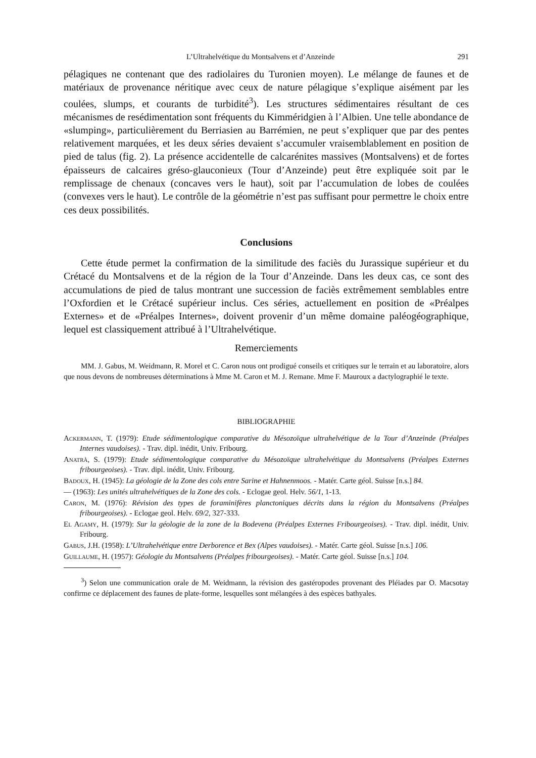L’Ultrahelvétique du Montsalvens et d’Anzeinde 291
pélagiques ne contenant que des radiolaires du Turonien moyen). Le mélange de faunes et de matériaux de provenance néritique avec ceux de nature pélagique s’explique aisément par les coulées, slumps, et courants de turbidité<sup>3</sup>). Les structures sédimentaires résultant de ces mécanismes de resédimentation sont fréquents du Kimméridgien à l’Albien. Une telle abondance de «slumping», particulièrement du Berriasien au Barrémien, ne peut s’expliquer que par des pentes relativement marquées, et les deux séries devaient s’accumuler vraisemblablement en position de pied de talus (fig. 2). La présence accidentelle de calcarénites massives (Montsalvens) et de fortes épaisseurs de calcaires gréso-glauconieux (Tour d’Anzeinde) peut être expliquée soit par le remplissage de chenaux (concaves vers le haut), soit par l’accumulation de lobes de coulées (convexes vers le haut). Le contrôle de la géométrie n’est pas suffisant pour permettre le choix entre ces deux possibilités.
Conclusions
Cette étude permet la confirmation de la similitude des faciès du Jurassique supérieur et du Crétacé du Montsalvens et de la région de la Tour d’Anzeinde. Dans les deux cas, ce sont des accumulations de pied de talus montrant une succession de faciès extrêmement semblables entre l’Oxfordien et le Crétacé supérieur inclus. Ces séries, actuellement en position de «Préalpes Externes» et de «Préalpes Internes», doivent provenir d’un même domaine paléogéographique, lequel est classiquement attribué à l’Ultrahelvétique.
Remerciements
MM. J. Gabus, M. Weidmann, R. Morel et C. Caron nous ont prodigué conseils et critiques sur le terrain et au laboratoire, alors que nous devons de nombreuses déterminations à Mme M. Caron et M. J. Remane. Mme F. Mauroux a dactylographié le texte.
BIBLIOGRAPHIE
Ackermann, T. (1979): Etude sédimentologique comparative du Mésozoïque ultrahelvétique de la Tour d’Anzeinde (Préalpes Internes vaudoises). - Trav. dipl. inédit, Univ. Fribourg.
Anatrà, S. (1979): Etude sédimentologique comparative du Mésozoïque ultrahelvétique du Montsalvens (Préalpes Externes fribourgeoises). - Trav. dipl. inédit, Univ. Fribourg.
Badoux, H. (1945): La géologie de la Zone des cols entre Sarine et Hahnenmoos. - Matér. Carte géol. Suisse [n.s.] 84.
— (1963): Les unités ultrahelvétiques de la Zone des cols. - Eclogae geol. Helv. 56/1, 1-13.
Caron, M. (1976): Révision des types de foraminifères planctoniques décrits dans la région du Montsalvens (Préalpes fribourgeoises). - Eclogae geol. Helv. 69/2, 327-333.
El Agamy, H. (1979): Sur la géologie de la zone de la Bodevena (Préalpes Externes Fribourgeoises). - Trav. dipl. inédit, Univ. Fribourg.
Gabus, J.H. (1958): L’Ultrahelvétique entre Derborence et Bex (Alpes vaudoises). - Matér. Carte géol. Suisse [n.s.] 106.
Guillaume, H. (1957): Géologie du Montsalvens (Préalpes fribourgeoises). - Matér. Carte géol. Suisse [n.s.] 104.
<sup>3</sup>) Selon une communication orale de M. Weidmann, la révision des gastéropodes provenant des Pléiades par O. Macsotay confirme ce déplacement des faunes de plate-forme, lesquelles sont mélangées à des espèces bathyales.